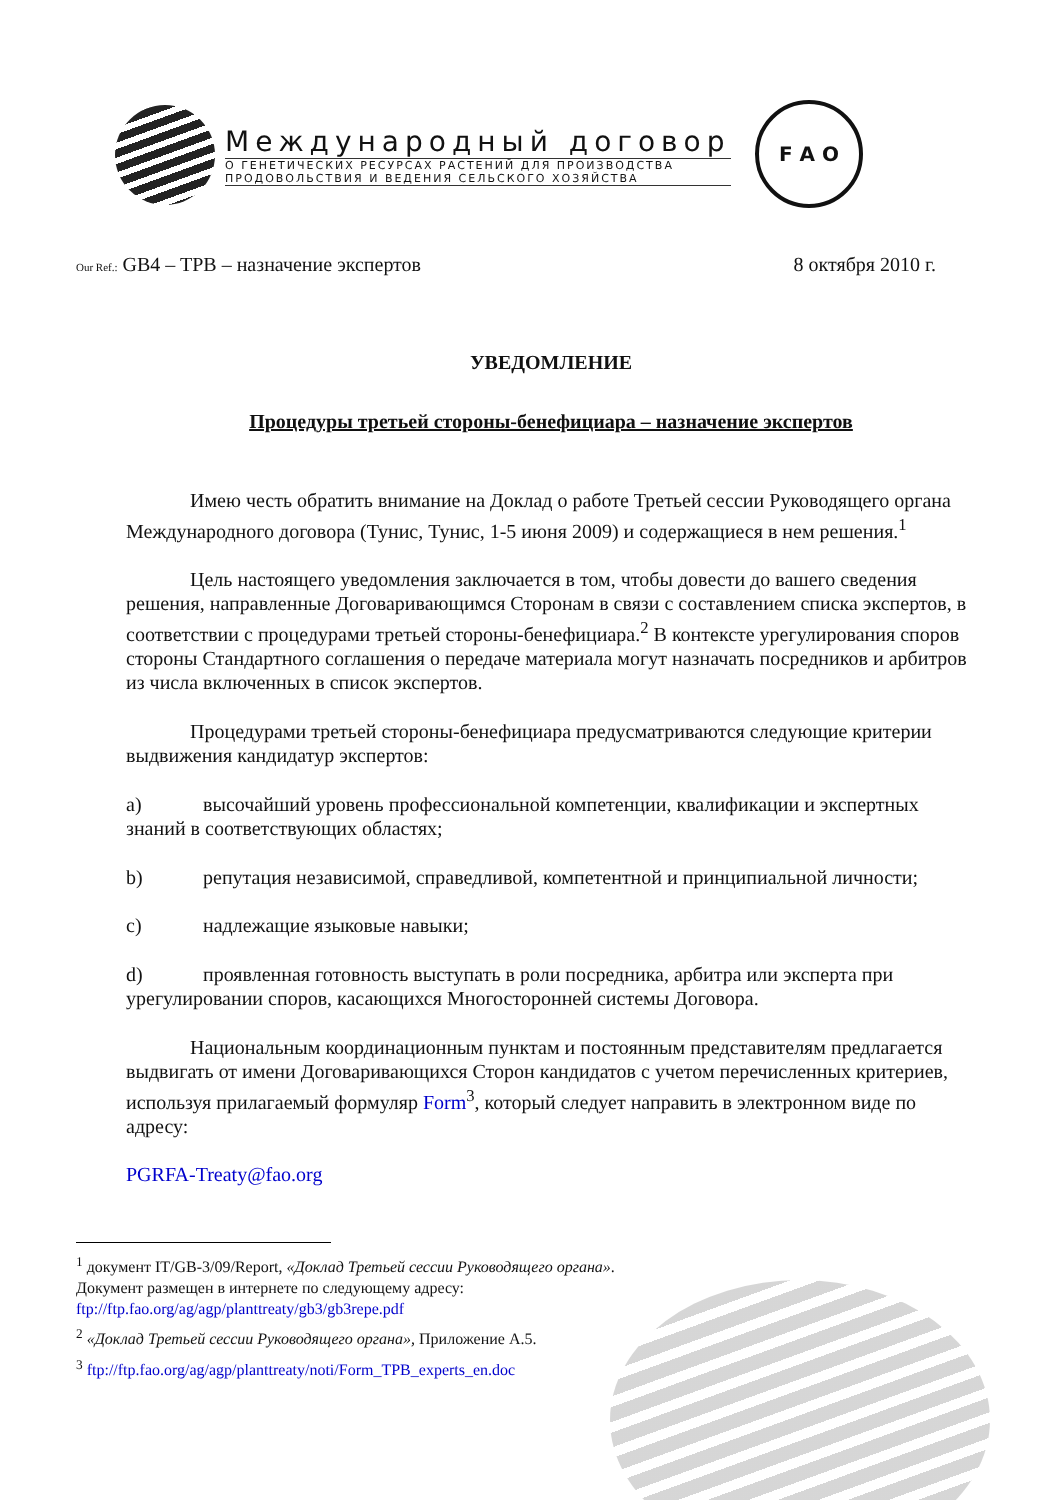Международный договор
О ГЕНЕТИЧЕСКИХ РЕСУРСАХ РАСТЕНИЙ ДЛЯ ПРОИЗВОДСТВА
ПРОДОВОЛЬСТВИЯ И ВЕДЕНИЯ СЕЛЬСКОГО ХОЗЯЙСТВА
F A O
Our Ref.: GB4 – TPB – назначение экспертов
8 октября 2010 г.
УВЕДОМЛЕНИЕ
Процедуры третьей стороны-бенефициара – назначение экспертов
Имею честь обратить внимание на Доклад о работе Третьей сессии Руководящего органа Международного договора (Тунис, Тунис, 1-5 июня 2009) и содержащиеся в нем решения.<sup>1</sup>
Цель настоящего уведомления заключается в том, чтобы довести до вашего сведения решения, направленные Договаривающимся Сторонам в связи с составлением списка экспертов, в соответствии с процедурами третьей стороны-бенефициара.<sup>2</sup> В контексте урегулирования споров стороны Стандартного соглашения о передаче материала могут назначать посредников и арбитров из числа включенных в список экспертов.
Процедурами третьей стороны-бенефициара предусматриваются следующие критерии выдвижения кандидатур экспертов:
a) высочайший уровень профессиональной компетенции, квалификации и экспертных знаний в соответствующих областях;
b) репутация независимой, справедливой, компетентной и принципиальной личности;
c) надлежащие языковые навыки;
d) проявленная готовность выступать в роли посредника, арбитра или эксперта при урегулировании споров, касающихся Многосторонней системы Договора.
Национальным координационным пунктам и постоянным представителям предлагается выдвигать от имени Договаривающихся Сторон кандидатов с учетом перечисленных критериев, используя прилагаемый формуляр Form<sup>3</sup>, который следует направить в электронном виде по адресу:
PGRFA-Treaty@fao.org
<sup>1</sup> документ IT/GB-3/09/Report, «Доклад Третьей сессии Руководящего органа». Документ размещен в интернете по следующему адресу: ftp://ftp.fao.org/ag/agp/planttreaty/gb3/gb3repe.pdf
<sup>2</sup> «Доклад Третьей сессии Руководящего органа», Приложение A.5.
<sup>3</sup> ftp://ftp.fao.org/ag/agp/planttreaty/noti/Form_TPB_experts_en.doc